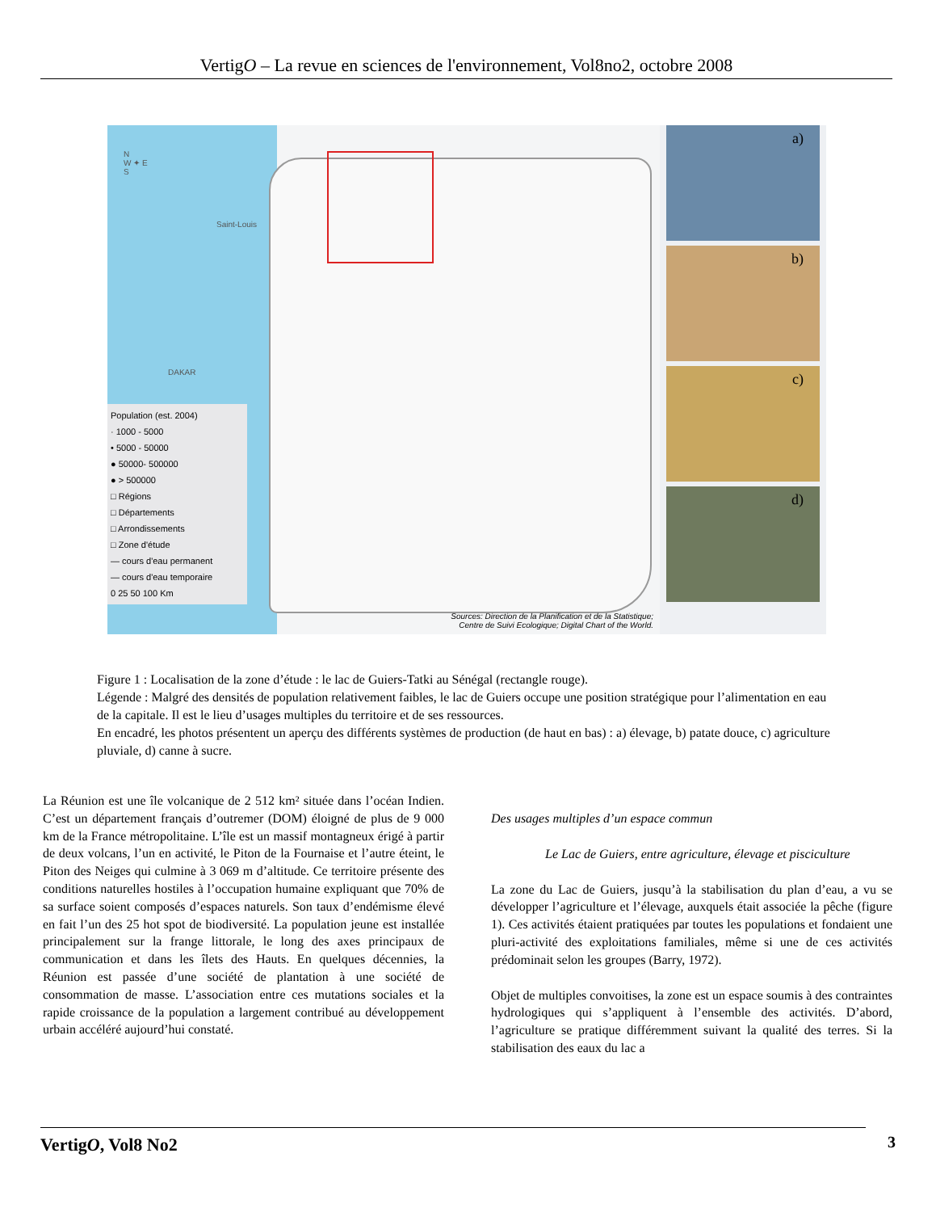VertigO – La revue en sciences de l'environnement, Vol8no2, octobre 2008
N
W ✦ E
S
Saint-Louis
DAKAR
Population (est. 2004)
· 1000 - 5000
• 5000 - 50000
● 50000- 500000
● > 500000
□ Régions
□ Départements
□ Arrondissements
□ Zone d'étude
— cours d'eau permanent
— cours d'eau temporaire
0 25 50 100 Km
Sources: Direction de la Planification et de la Statistique;
Centre de Suivi Ecologique; Digital Chart of the World.
a)
b)
c)
d)
Figure 1 : Localisation de la zone d’étude : le lac de Guiers-Tatki au Sénégal (rectangle rouge).
Légende : Malgré des densités de population relativement faibles, le lac de Guiers occupe une position stratégique pour l’alimentation en eau de la capitale. Il est le lieu d’usages multiples du territoire et de ses ressources.
En encadré, les photos présentent un aperçu des différents systèmes de production (de haut en bas) : a) élevage, b) patate douce, c) agriculture pluviale, d) canne à sucre.
La Réunion est une île volcanique de 2 512 km² située dans l’océan Indien. C’est un département français d’outremer (DOM) éloigné de plus de 9 000 km de la France métropolitaine. L’île est un massif montagneux érigé à partir de deux volcans, l’un en activité, le Piton de la Fournaise et l’autre éteint, le Piton des Neiges qui culmine à 3 069 m d’altitude. Ce territoire présente des conditions naturelles hostiles à l’occupation humaine expliquant que 70% de sa surface soient composés d’espaces naturels. Son taux d’endémisme élevé en fait l’un des 25 hot spot de biodiversité. La population jeune est installée principalement sur la frange littorale, le long des axes principaux de communication et dans les îlets des Hauts. En quelques décennies, la Réunion est passée d’une société de plantation à une société de consommation de masse. L’association entre ces mutations sociales et la rapide croissance de la population a largement contribué au développement urbain accéléré aujourd’hui constaté.
Des usages multiples d’un espace commun
Le Lac de Guiers, entre agriculture, élevage et pisciculture
La zone du Lac de Guiers, jusqu’à la stabilisation du plan d’eau, a vu se développer l’agriculture et l’élevage, auxquels était associée la pêche (figure 1). Ces activités étaient pratiquées par toutes les populations et fondaient une pluri-activité des exploitations familiales, même si une de ces activités prédominait selon les groupes (Barry, 1972).
Objet de multiples convoitises, la zone est un espace soumis à des contraintes hydrologiques qui s’appliquent à l’ensemble des activités. D’abord, l’agriculture se pratique différemment suivant la qualité des terres. Si la stabilisation des eaux du lac a
VertigO, Vol8 No2 3